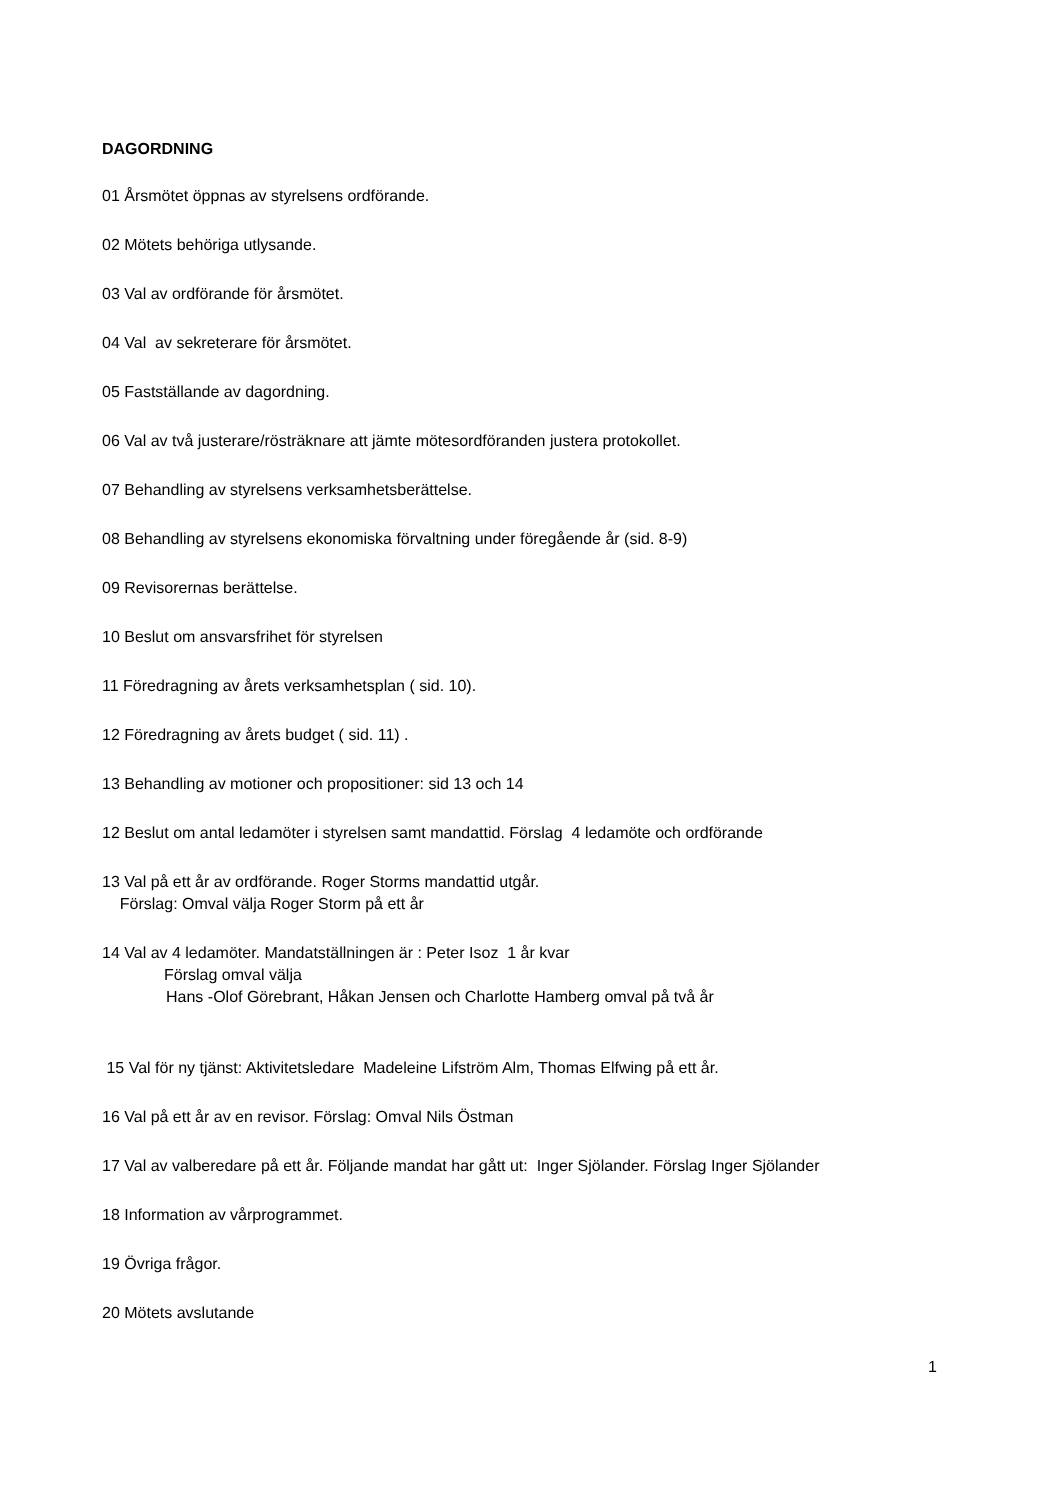DAGORDNING
01 Årsmötet öppnas av styrelsens ordförande.
02 Mötets behöriga utlysande.
03 Val av ordförande för årsmötet.
04 Val av sekreterare för årsmötet.
05 Fastställande av dagordning.
06 Val av två justerare/rösträknare att jämte mötesordföranden justera protokollet.
07 Behandling av styrelsens verksamhetsberättelse.
08 Behandling av styrelsens ekonomiska förvaltning under föregående år (sid. 8-9)
09 Revisorernas berättelse.
10 Beslut om ansvarsfrihet för styrelsen
11 Föredragning av årets verksamhetsplan ( sid. 10).
12 Föredragning av årets budget ( sid. 11) .
13 Behandling av motioner och propositioner: sid 13 och 14
12 Beslut om antal ledamöter i styrelsen samt mandattid. Förslag 4 ledamöte och ordförande
13 Val på ett år av ordförande. Roger Storms mandattid utgår.
Förslag: Omval välja Roger Storm på ett år
14 Val av 4 ledamöter. Mandatställningen är : Peter Isoz 1 år kvar
Förslag omval välja
Hans -Olof Görebrant, Håkan Jensen och Charlotte Hamberg omval på två år
15 Val för ny tjänst: Aktivitetsledare Madeleine Lifström Alm, Thomas Elfwing på ett år.
16 Val på ett år av en revisor. Förslag: Omval Nils Östman
17 Val av valberedare på ett år. Följande mandat har gått ut: Inger Sjölander. Förslag Inger Sjölander
18 Information av vårprogrammet.
19 Övriga frågor.
20 Mötets avslutande
1